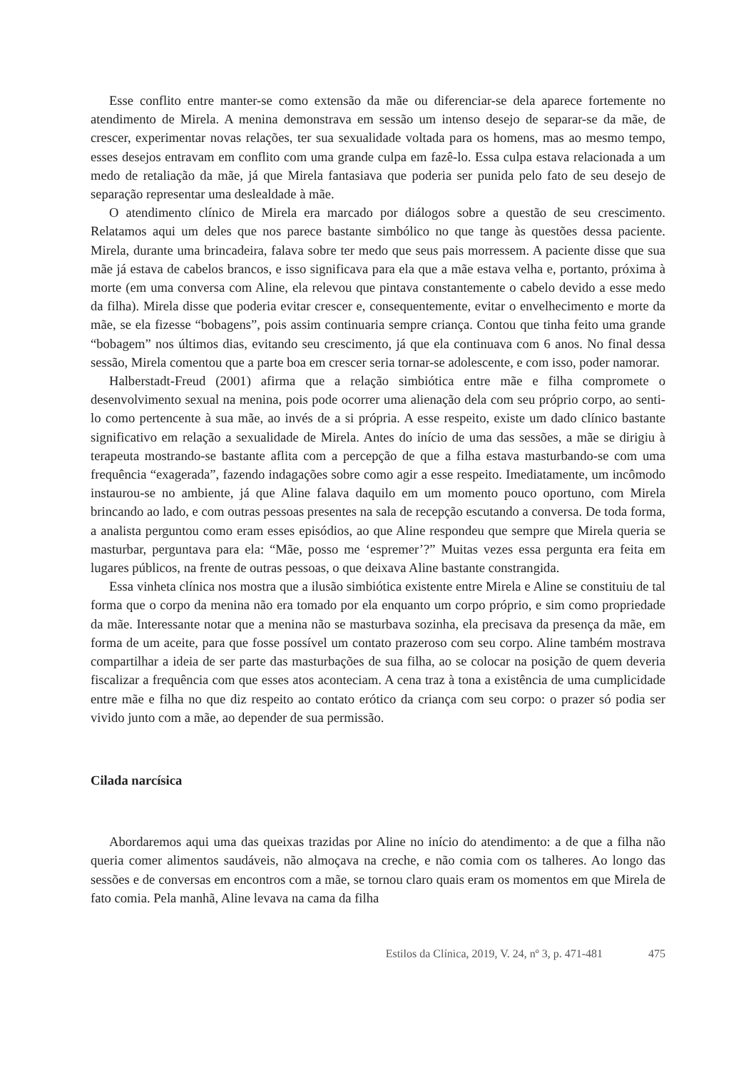Esse conflito entre manter-se como extensão da mãe ou diferenciar-se dela aparece fortemente no atendimento de Mirela. A menina demonstrava em sessão um intenso desejo de separar-se da mãe, de crescer, experimentar novas relações, ter sua sexualidade voltada para os homens, mas ao mesmo tempo, esses desejos entravam em conflito com uma grande culpa em fazê-lo. Essa culpa estava relacionada a um medo de retaliação da mãe, já que Mirela fantasiava que poderia ser punida pelo fato de seu desejo de separação representar uma deslealdade à mãe.
O atendimento clínico de Mirela era marcado por diálogos sobre a questão de seu crescimento. Relatamos aqui um deles que nos parece bastante simbólico no que tange às questões dessa paciente. Mirela, durante uma brincadeira, falava sobre ter medo que seus pais morressem. A paciente disse que sua mãe já estava de cabelos brancos, e isso significava para ela que a mãe estava velha e, portanto, próxima à morte (em uma conversa com Aline, ela relevou que pintava constantemente o cabelo devido a esse medo da filha). Mirela disse que poderia evitar crescer e, consequentemente, evitar o envelhecimento e morte da mãe, se ela fizesse “bobagens”, pois assim continuaria sempre criança. Contou que tinha feito uma grande “bobagem” nos últimos dias, evitando seu crescimento, já que ela continuava com 6 anos. No final dessa sessão, Mirela comentou que a parte boa em crescer seria tornar-se adolescente, e com isso, poder namorar.
Halberstadt-Freud (2001) afirma que a relação simbiótica entre mãe e filha compromete o desenvolvimento sexual na menina, pois pode ocorrer uma alienação dela com seu próprio corpo, ao senti-lo como pertencente à sua mãe, ao invés de a si própria. A esse respeito, existe um dado clínico bastante significativo em relação a sexualidade de Mirela. Antes do início de uma das sessões, a mãe se dirigiu à terapeuta mostrando-se bastante aflita com a percepção de que a filha estava masturbando-se com uma frequência “exagerada”, fazendo indagações sobre como agir a esse respeito. Imediatamente, um incômodo instaurou-se no ambiente, já que Aline falava daquilo em um momento pouco oportuno, com Mirela brincando ao lado, e com outras pessoas presentes na sala de recepção escutando a conversa. De toda forma, a analista perguntou como eram esses episódios, ao que Aline respondeu que sempre que Mirela queria se masturbar, perguntava para ela: “Mãe, posso me ‘espremer’?” Muitas vezes essa pergunta era feita em lugares públicos, na frente de outras pessoas, o que deixava Aline bastante constrangida.
Essa vinheta clínica nos mostra que a ilusão simbiótica existente entre Mirela e Aline se constituiu de tal forma que o corpo da menina não era tomado por ela enquanto um corpo próprio, e sim como propriedade da mãe. Interessante notar que a menina não se masturbava sozinha, ela precisava da presença da mãe, em forma de um aceite, para que fosse possível um contato prazeroso com seu corpo. Aline também mostrava compartilhar a ideia de ser parte das masturbações de sua filha, ao se colocar na posição de quem deveria fiscalizar a frequência com que esses atos aconteciam. A cena traz à tona a existência de uma cumplicidade entre mãe e filha no que diz respeito ao contato erótico da criança com seu corpo: o prazer só podia ser vivido junto com a mãe, ao depender de sua permissão.
Cilada narcísica
Abordaremos aqui uma das queixas trazidas por Aline no início do atendimento: a de que a filha não queria comer alimentos saudáveis, não almoçava na creche, e não comia com os talheres. Ao longo das sessões e de conversas em encontros com a mãe, se tornou claro quais eram os momentos em que Mirela de fato comia. Pela manhã, Aline levava na cama da filha
Estilos da Clínica, 2019, V. 24, nº 3, p. 471-481 475